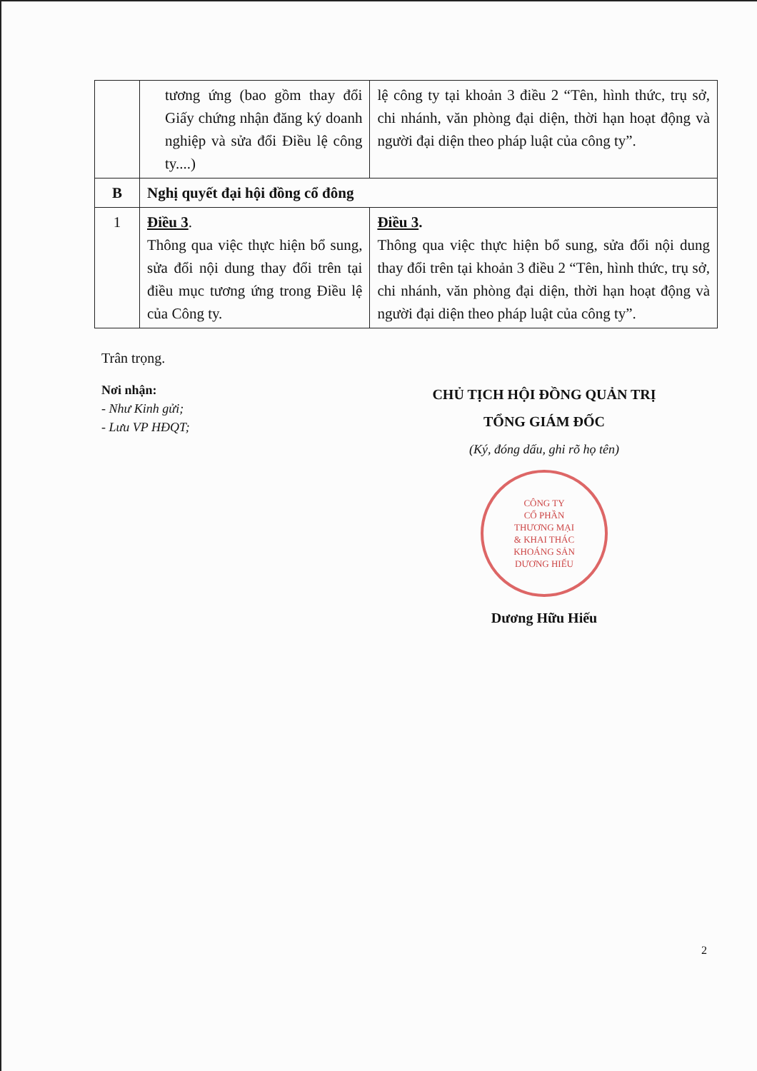| | tương ứng (bao gồm thay đổi Giấy chứng nhận đăng ký doanh nghiệp và sửa đổi Điều lệ công ty....) | lệ công ty tại khoản 3 điều 2 “Tên, hình thức, trụ sở, chi nhánh, văn phòng đại diện, thời hạn hoạt động và người đại diện theo pháp luật của công ty”. |
| B | Nghị quyết đại hội đồng cổ đông | |
| 1 | Điều 3 . Thông qua việc thực hiện bổ sung, sửa đổi nội dung thay đổi trên tại điều mục tương ứng trong Điều lệ của Công ty. | Điều 3 . Thông qua việc thực hiện bổ sung, sửa đổi nội dung thay đổi trên tại khoản 3 điều 2 “Tên, hình thức, trụ sở, chi nhánh, văn phòng đại diện, thời hạn hoạt động và người đại diện theo pháp luật của công ty”. |
Trân trọng.
Nơi nhận:
- Như Kinh gửi;
- Lưu VP HĐQT;
CHỦ TỊCH HỘI ĐỒNG QUẢN TRỊ
TỔNG GIÁM ĐỐC
(Ký, đóng dấu, ghi rõ họ tên)
CÔNG TY
CỔ PHẦN
THƯƠNG MẠI
& KHAI THÁC
KHOÁNG SẢN
DƯƠNG HIẾU
Dương Hữu Hiếu
2